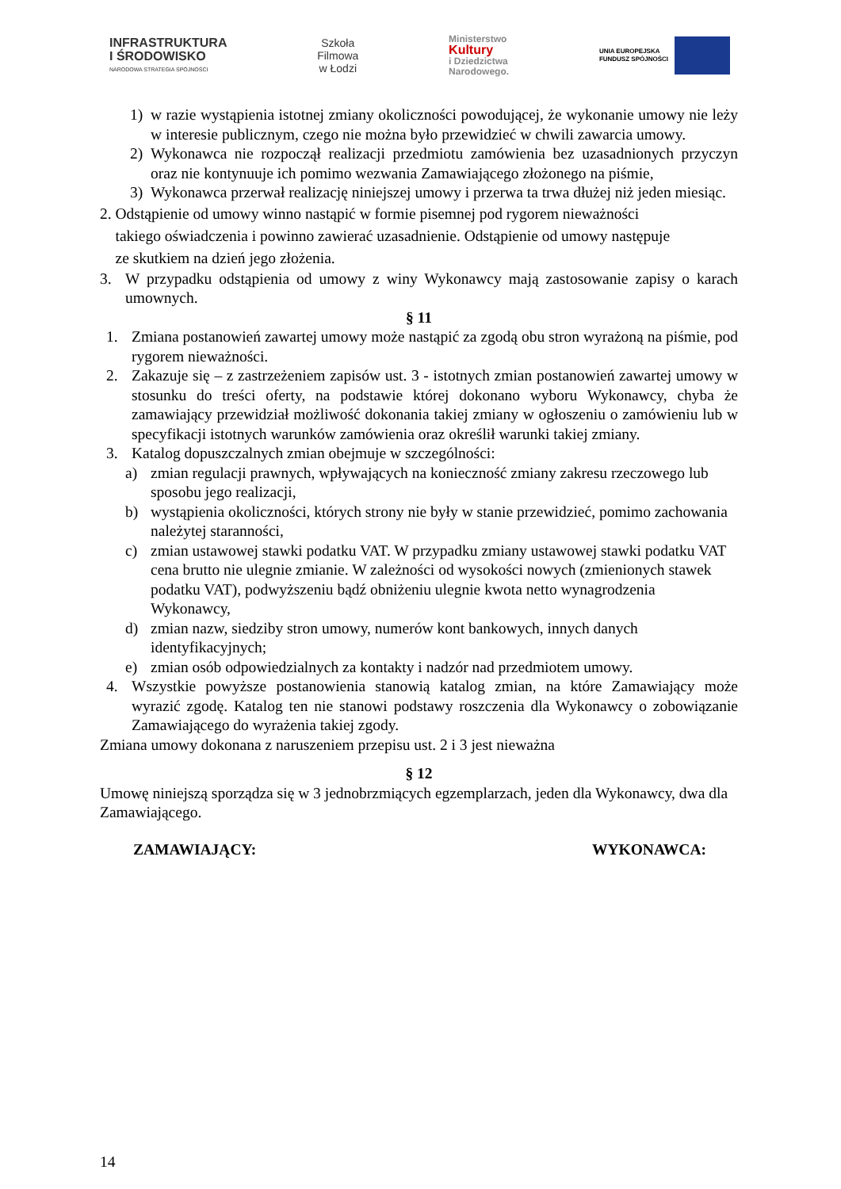INFRASTRUKTURA
I ŚRODOWISKO
NARODOWA STRATEGIA SPÓJNOŚCI
Szkoła
Filmowa
w Łodzi
Ministerstwo
Kultury
i Dziedzictwa
Narodowego.
UNIA EUROPEJSKA
FUNDUSZ SPÓJNOŚCI
1) w razie wystąpienia istotnej zmiany okoliczności powodującej, że wykonanie umowy nie leży w interesie publicznym, czego nie można było przewidzieć w chwili zawarcia umowy.
2) Wykonawca nie rozpoczął realizacji przedmiotu zamówienia bez uzasadnionych przyczyn oraz nie kontynuuje ich pomimo wezwania Zamawiającego złożonego na piśmie,
3) Wykonawca przerwał realizację niniejszej umowy i przerwa ta trwa dłużej niż jeden miesiąc.
2. Odstąpienie od umowy winno nastąpić w formie pisemnej pod rygorem nieważności
takiego oświadczenia i powinno zawierać uzasadnienie. Odstąpienie od umowy następuje
ze skutkiem na dzień jego złożenia.
3. W przypadku odstąpienia od umowy z winy Wykonawcy mają zastosowanie zapisy o karach umownych.
§ 11
1. Zmiana postanowień zawartej umowy może nastąpić za zgodą obu stron wyrażoną na piśmie, pod rygorem nieważności.
2. Zakazuje się – z zastrzeżeniem zapisów ust. 3 - istotnych zmian postanowień zawartej umowy w stosunku do treści oferty, na podstawie której dokonano wyboru Wykonawcy, chyba że zamawiający przewidział możliwość dokonania takiej zmiany w ogłoszeniu o zamówieniu lub w specyfikacji istotnych warunków zamówienia oraz określił warunki takiej zmiany.
3. Katalog dopuszczalnych zmian obejmuje w szczególności:
a) zmian regulacji prawnych, wpływających na konieczność zmiany zakresu rzeczowego lub sposobu jego realizacji,
b) wystąpienia okoliczności, których strony nie były w stanie przewidzieć, pomimo zachowania należytej staranności,
c) zmian ustawowej stawki podatku VAT. W przypadku zmiany ustawowej stawki podatku VAT cena brutto nie ulegnie zmianie. W zależności od wysokości nowych (zmienionych stawek podatku VAT), podwyższeniu bądź obniżeniu ulegnie kwota netto wynagrodzenia Wykonawcy,
d) zmian nazw, siedziby stron umowy, numerów kont bankowych, innych danych identyfikacyjnych;
e) zmian osób odpowiedzialnych za kontakty i nadzór nad przedmiotem umowy.
4. Wszystkie powyższe postanowienia stanowią katalog zmian, na które Zamawiający może wyrazić zgodę. Katalog ten nie stanowi podstawy roszczenia dla Wykonawcy o zobowiązanie Zamawiającego do wyrażenia takiej zgody.
Zmiana umowy dokonana z naruszeniem przepisu ust. 2 i 3 jest nieważna
§ 12
Umowę niniejszą sporządza się w 3 jednobrzmiących egzemplarzach, jeden dla Wykonawcy, dwa dla Zamawiającego.
ZAMAWIAJĄCY: WYKONAWCA:
14